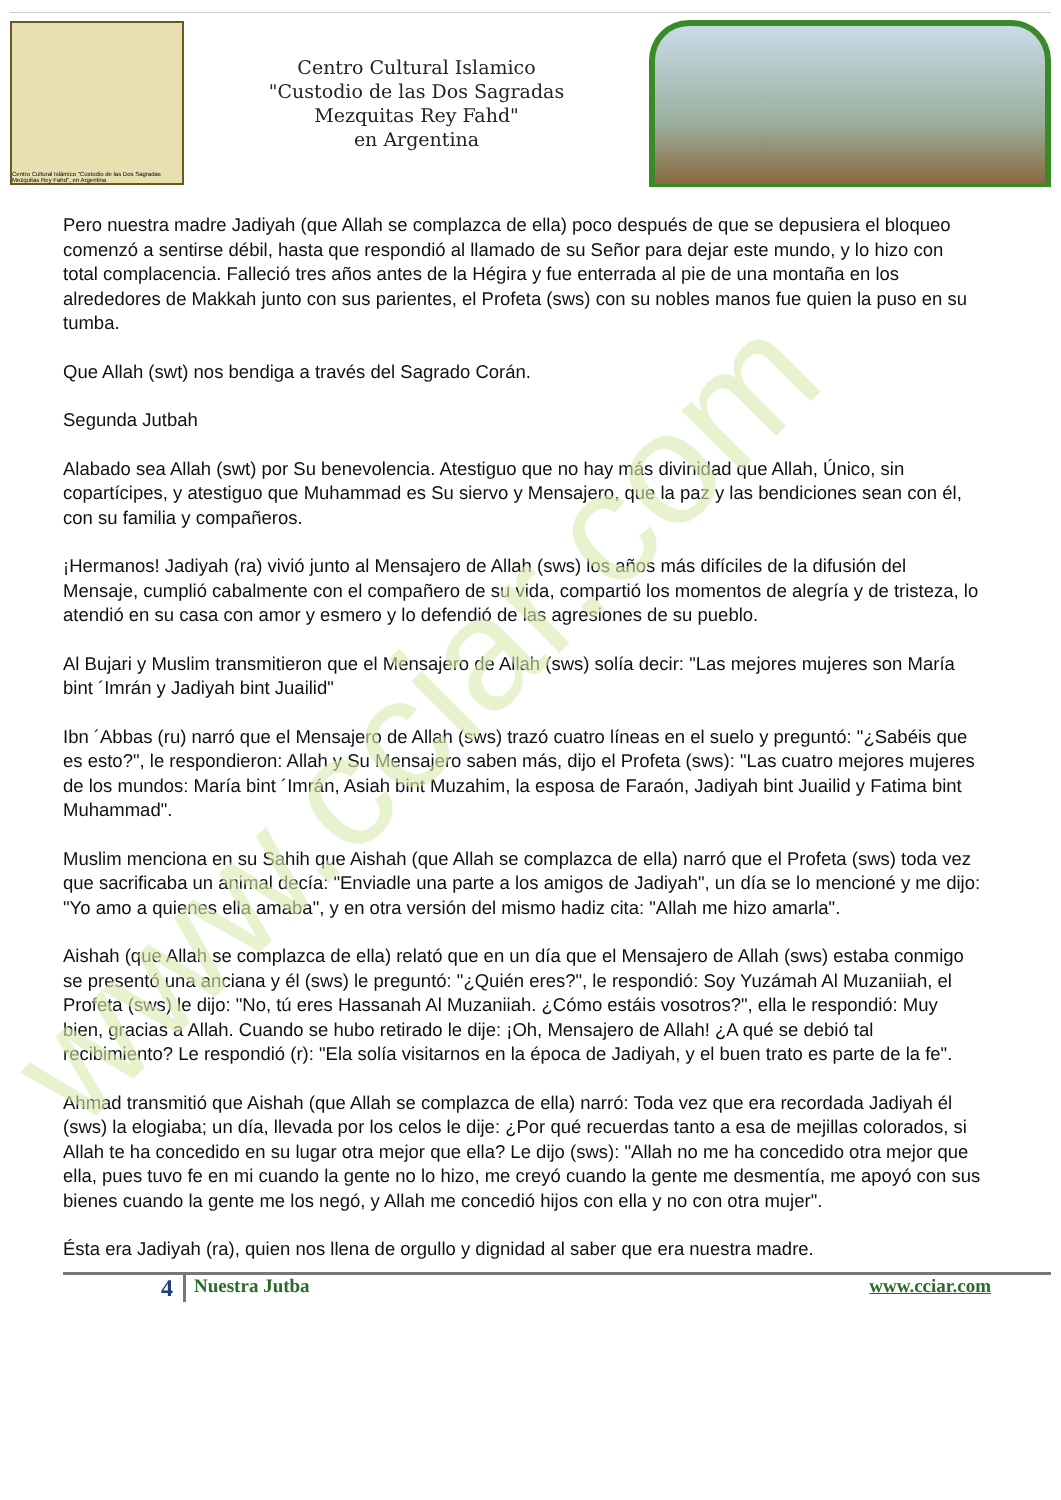www.cciar.com
Centro Cultural Islámico "Custodio de las Dos Sagradas Mezquitas Rey Fahd", en Argentina
Centro Cultural Islamico
"Custodio de las Dos Sagradas
Mezquitas Rey Fahd"
en Argentina
Pero nuestra madre Jadiyah (que Allah se complazca de ella) poco después de que se depusiera el bloqueo comenzó a sentirse débil, hasta que respondió al llamado de su Señor para dejar este mundo, y lo hizo con total complacencia. Falleció tres años antes de la Hégira y fue enterrada al pie de una montaña en los alrededores de Makkah junto con sus parientes, el Profeta (sws) con su nobles manos fue quien la puso en su tumba.
Que Allah (swt) nos bendiga a través del Sagrado Corán.
Segunda Jutbah
Alabado sea Allah (swt) por Su benevolencia. Atestiguo que no hay más divinidad que Allah, Único, sin copartícipes, y atestiguo que Muhammad es Su siervo y Mensajero, que la paz y las bendiciones sean con él, con su familia y compañeros.
¡Hermanos! Jadiyah (ra) vivió junto al Mensajero de Allah (sws) los años más difíciles de la difusión del Mensaje, cumplió cabalmente con el compañero de su vida, compartió los momentos de alegría y de tristeza, lo atendió en su casa con amor y esmero y lo defendió de las agresiones de su pueblo.
Al Bujari y Muslim transmitieron que el Mensajero de Allah (sws) solía decir: "Las mejores mujeres son María bint ´Imrán y Jadiyah bint Juailid"
Ibn ´Abbas (ru) narró que el Mensajero de Allah (sws) trazó cuatro líneas en el suelo y preguntó: "¿Sabéis que es esto?", le respondieron: Allah y Su Mensajero saben más, dijo el Profeta (sws): "Las cuatro mejores mujeres de los mundos: María bint ´Imrán, Asiah bint Muzahim, la esposa de Faraón, Jadiyah bint Juailid y Fatima bint Muhammad".
Muslim menciona en su Sahih que Aishah (que Allah se complazca de ella) narró que el Profeta (sws) toda vez que sacrificaba un animal decía: "Enviadle una parte a los amigos de Jadiyah", un día se lo mencioné y me dijo: "Yo amo a quienes ella amaba", y en otra versión del mismo hadiz cita: "Allah me hizo amarla".
Aishah (que Allah se complazca de ella) relató que en un día que el Mensajero de Allah (sws) estaba conmigo se presentó una anciana y él (sws) le preguntó: "¿Quién eres?", le respondió: Soy Yuzámah Al Muzaniiah, el Profeta (sws) le dijo: "No, tú eres Hassanah Al Muzaniiah. ¿Cómo estáis vosotros?", ella le respondió: Muy bien, gracias a Allah. Cuando se hubo retirado le dije: ¡Oh, Mensajero de Allah! ¿A qué se debió tal recibimiento? Le respondió (r): "Ela solía visitarnos en la época de Jadiyah, y el buen trato es parte de la fe".
Ahmad transmitió que Aishah (que Allah se complazca de ella) narró: Toda vez que era recordada Jadiyah él (sws) la elogiaba; un día, llevada por los celos le dije: ¿Por qué recuerdas tanto a esa de mejillas colorados, si Allah te ha concedido en su lugar otra mejor que ella? Le dijo (sws): "Allah no me ha concedido otra mejor que ella, pues tuvo fe en mi cuando la gente no lo hizo, me creyó cuando la gente me desmentía, me apoyó con sus bienes cuando la gente me los negó, y Allah me concedió hijos con ella y no con otra mujer".
Ésta era Jadiyah (ra), quien nos llena de orgullo y dignidad al saber que era nuestra madre.
4 Nuestra Jutba www.cciar.com